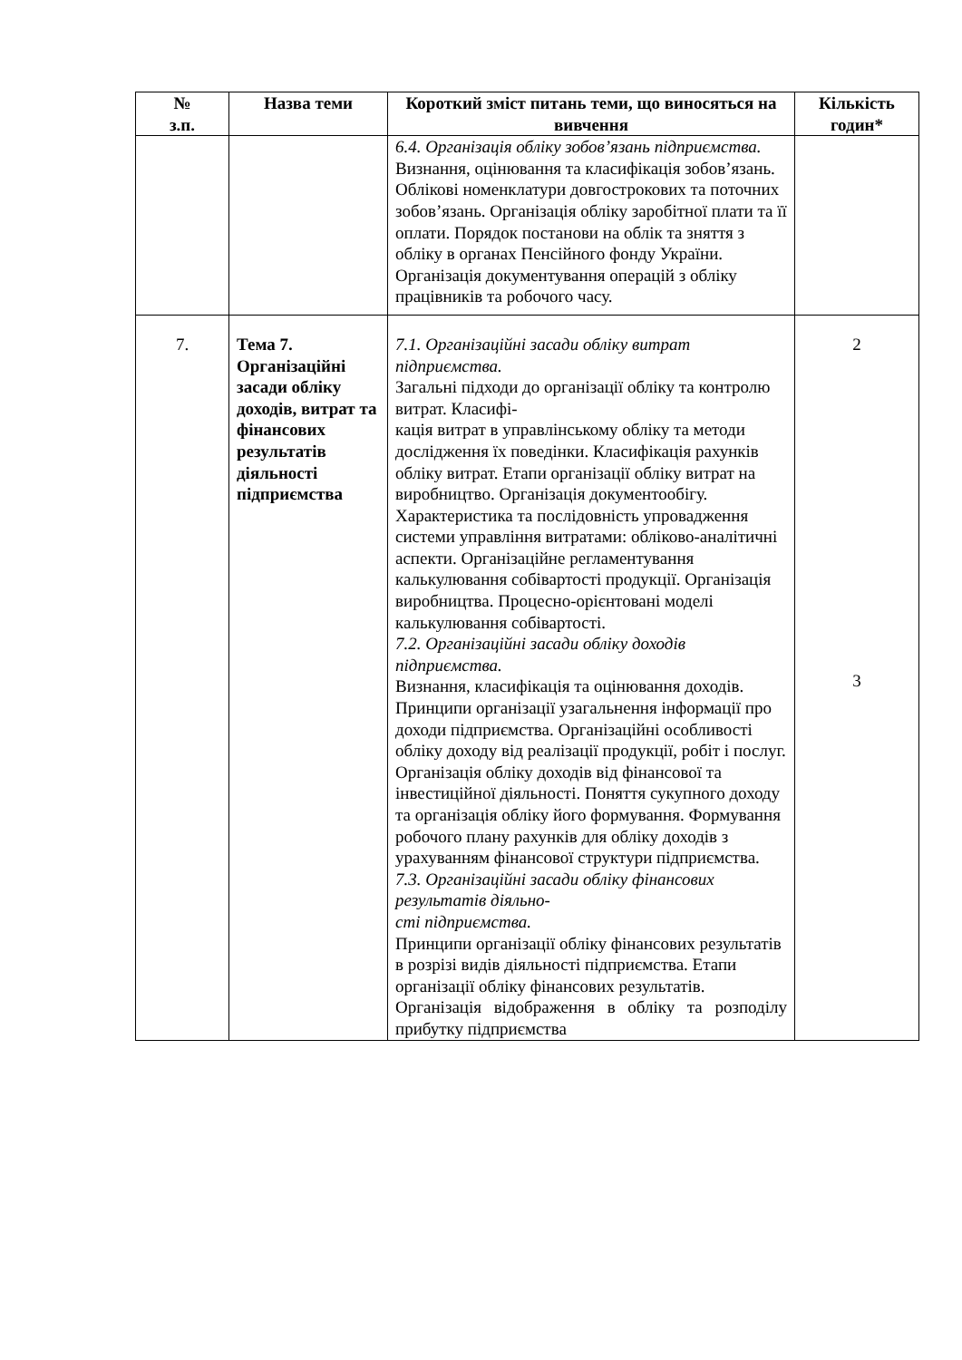| № з.п. | Назва теми | Короткий зміст питань теми, що виносяться на вивчення | Кількість годин* |
| --- | --- | --- | --- |
| | | 6.4. Організація обліку зобов’язань підприємства. Визнання, оцінювання та класифікація зобов’язань. Облікові номенклатури довгострокових та поточних зобов’язань. Організація обліку заробітної плати та її оплати. Порядок постанови на облік та зняття з обліку в органах Пенсійного фонду України. Організація документування операцій з обліку працівників та робочого часу. | |
| 7. | Тема 7. Організаційні засади обліку доходів, витрат та фінансових результатів діяльності підприємства | 7.1. Організаційні засади обліку витрат підприємства. Загальні підходи до організації обліку та контролю витрат. Класифі- кація витрат в управлінському обліку та методи дослідження їх поведінки. Класифікація рахунків обліку витрат. Етапи організації обліку витрат на виробництво. Організація документообігу. Характеристика та послідовність упровадження системи управління витратами: обліково-аналітичні аспекти. Організаційне регламентування калькулювання собівартості продукції. Організація виробництва. Процесно-орієнтовані моделі калькулювання собівартості. 7.2. Організаційні засади обліку доходів підприємства. Визнання, класифікація та оцінювання доходів. Принципи організації узагальнення інформації про доходи підприємства. Організаційні особливості обліку доходу від реалізації продукції, робіт і послуг. Організація обліку доходів від фінансової та інвестиційної діяльності. Поняття сукупного доходу та організація обліку його формування. Формування робочого плану рахунків для обліку доходів з урахуванням фінансової структури підприємства. 7.3. Організаційні засади обліку фінансових результатів діяльно- сті підприємства. Принципи організації обліку фінансових результатів в розрізі видів діяльності підприємства. Етапи організації обліку фінансових результатів. Організація відображення в обліку та розподілу прибутку підприємства | 2 3 |